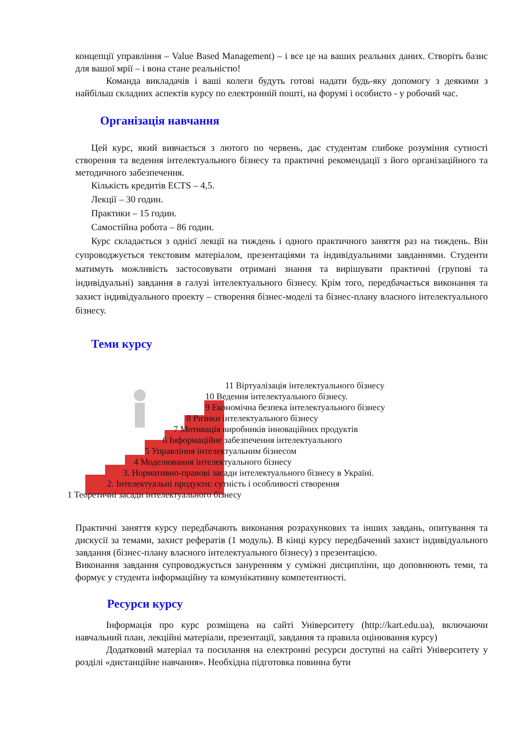концепції управління – Value Based Management) – і все це на ваших реальних даних. Створіть базис для вашої мрії – і вона стане реальністю!
Команда викладачів і ваші колеги будуть готові надати будь-яку допомогу з деякими з найбільш складних аспектів курсу по електронній пошті, на форумі і особисто - у робочий час.
Організація навчання
Цей курс, який вивчається з лютого по червень, дає студентам глибоке розуміння сутності створення та ведення інтелектуального бізнесу та практичні рекомендації з його організаційного та методичного забезпечення.
Кількість кредитів ECTS – 4,5.
Лекції – 30 годин.
Практики – 15 годин.
Самостійна робота – 86 годин.
Курс складається з однієї лекції на тиждень і одного практичного заняття раз на тиждень. Він супроводжується текстовим матеріалом, презентаціями та індивідуальними завданнями. Студенти матимуть можливість застосовувати отримані знання та вирішувати практичні (групові та індивідуальні) завдання в галузі інтелектуального бізнесу. Крім того, передбачається виконання та захист індивідуального проекту – створення бізнес-моделі та бізнес-плану власного інтелектуального бізнесу.
Теми курсу
11 Віртуалізація інтелектуального бізнесу
10 Ведення інтелектуального бізнесу.
9 Економічна безпека інтелектуального бізнесу
8 Ризики інтелектуального бізнесу
7 Мотивація виробників інноваційних продуктів
6 Інформаційне забезпечення інтелектуального
5 Управління інтелектуальним бізнесом
4 Моделювання інтелектуального бізнесу
3. Нормативно-правові засади інтелектуального бізнесу в Україні.
2. Інтелектуальні продукти: сутність і особливості створення
1 Теоретичні засади інтелектуального бізнесу
Практичні заняття курсу передбачають виконання розрахункових та інших завдань, опитування та дискусії за темами, захист рефератів (1 модуль). В кінці курсу передбачений захист індивідуального завдання (бізнес-плану власного інтелектуального бізнесу) з презентацією.
Виконання завдання супроводжується зануренням у суміжні дисципліни, що доповнюють теми, та формує у студента інформаційну та комунікативну компетентності.
Ресурси курсу
Інформація про курс розміщена на сайті Університету (http://kart.edu.ua), включаючи навчальний план, лекційні матеріали, презентації, завдання та правила оцінювання курсу)
Додатковий матеріал та посилання на електронні ресурси доступні на сайті Університету у розділі «дистанційне навчання». Необхідна підготовка повинна бути